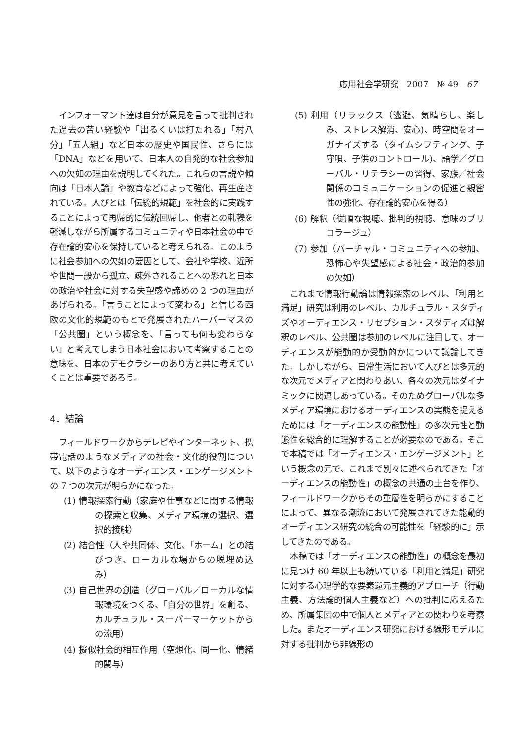応用社会学研究　2007　№ 49　67
インフォーマント達は自分が意見を言って批判された過去の苦い経験や「出るくいは打たれる」「村八分」「五人組」など日本の歴史や国民性、さらには「DNA」などを用いて、日本人の自発的な社会参加への欠如の理由を説明してくれた。これらの言説や傾向は「日本人論」や教育などによって強化、再生産されている。人びとは「伝統的規範」を社会的に実践することによって再帰的に伝統回帰し、他者との軋轢を軽減しながら所属するコミュニティや日本社会の中で存在論的安心を保持していると考えられる。このように社会参加への欠如の要因として、会社や学校、近所や世間一般から孤立、疎外されることへの恐れと日本の政治や社会に対する失望感や諦めの 2 つの理由があげられる。「言うことによって変わる」と信じる西欧の文化的規範のもとで発展されたハーバーマスの「公共圏」という概念を、「言っても何も変わらない」と考えてしまう日本社会において考察することの意味を、日本のデモクラシーのあり方と共に考えていくことは重要であろう。
4．結論
フィールドワークからテレビやインターネット、携帯電話のようなメディアの社会・文化的役割について、以下のようなオーディエンス・エンゲージメントの 7 つの次元が明らかになった。
(1) 情報探索行動（家庭や仕事などに関する情報の探索と収集、メディア環境の選択、選択的接触）
(2) 結合性（人や共同体、文化、「ホーム」との結びつき、ローカルな場からの脱埋め込み）
(3) 自己世界の創造（グローバル／ローカルな情報環境をつくる、「自分の世界」を創る、カルチュラル・スーパーマーケットからの流用）
(4) 擬似社会的相互作用（空想化、同一化、情緒的関与）
(5) 利用（リラックス（逃避、気晴らし、楽しみ、ストレス解消、安心)、時空間をオーガナイズする（タイムシフティング、子守唄、子供のコントロール)、語学／グローバル・リテラシーの習得、家族／社会関係のコミュニケーションの促進と親密性の強化、存在論的安心を得る）
(6) 解釈（従順な視聴、批判的視聴、意味のブリコラージュ）
(7) 参加（バーチャル・コミュニティへの参加、恐怖心や失望感による社会・政治的参加の欠如）
これまで情報行動論は情報探索のレベル、「利用と満足」研究は利用のレベル、カルチュラル・スタディズやオーディエンス・リセプション・スタディズは解釈のレベル、公共圏は参加のレベルに注目して、オーディエンスが能動的か受動的かについて議論してきた。しかしながら、日常生活において人びとは多元的な次元でメディアと関わりあい、各々の次元はダイナミックに関連しあっている。そのためグローバルな多メディア環境におけるオーディエンスの実態を捉えるためには「オーディエンスの能動性」の多次元性と動態性を総合的に理解することが必要なのである。そこで本稿では「オーディエンス・エンゲージメント」という概念の元で、これまで別々に述べられてきた「オーディエンスの能動性」の概念の共通の土台を作り、フィールドワークからその重層性を明らかにすることによって、異なる潮流において発展されてきた能動的オーディエンス研究の統合の可能性を「経験的に」示してきたのである。
本稿では「オーディエンスの能動性」の概念を最初に見つけ 60 年以上も続いている「利用と満足」研究に対する心理学的な要素還元主義的アプローチ（行動主義、方法論的個人主義など）への批判に応えるため、所属集団の中で個人とメディアとの関わりを考察した。またオーディエンス研究における線形モデルに対する批判から非線形の